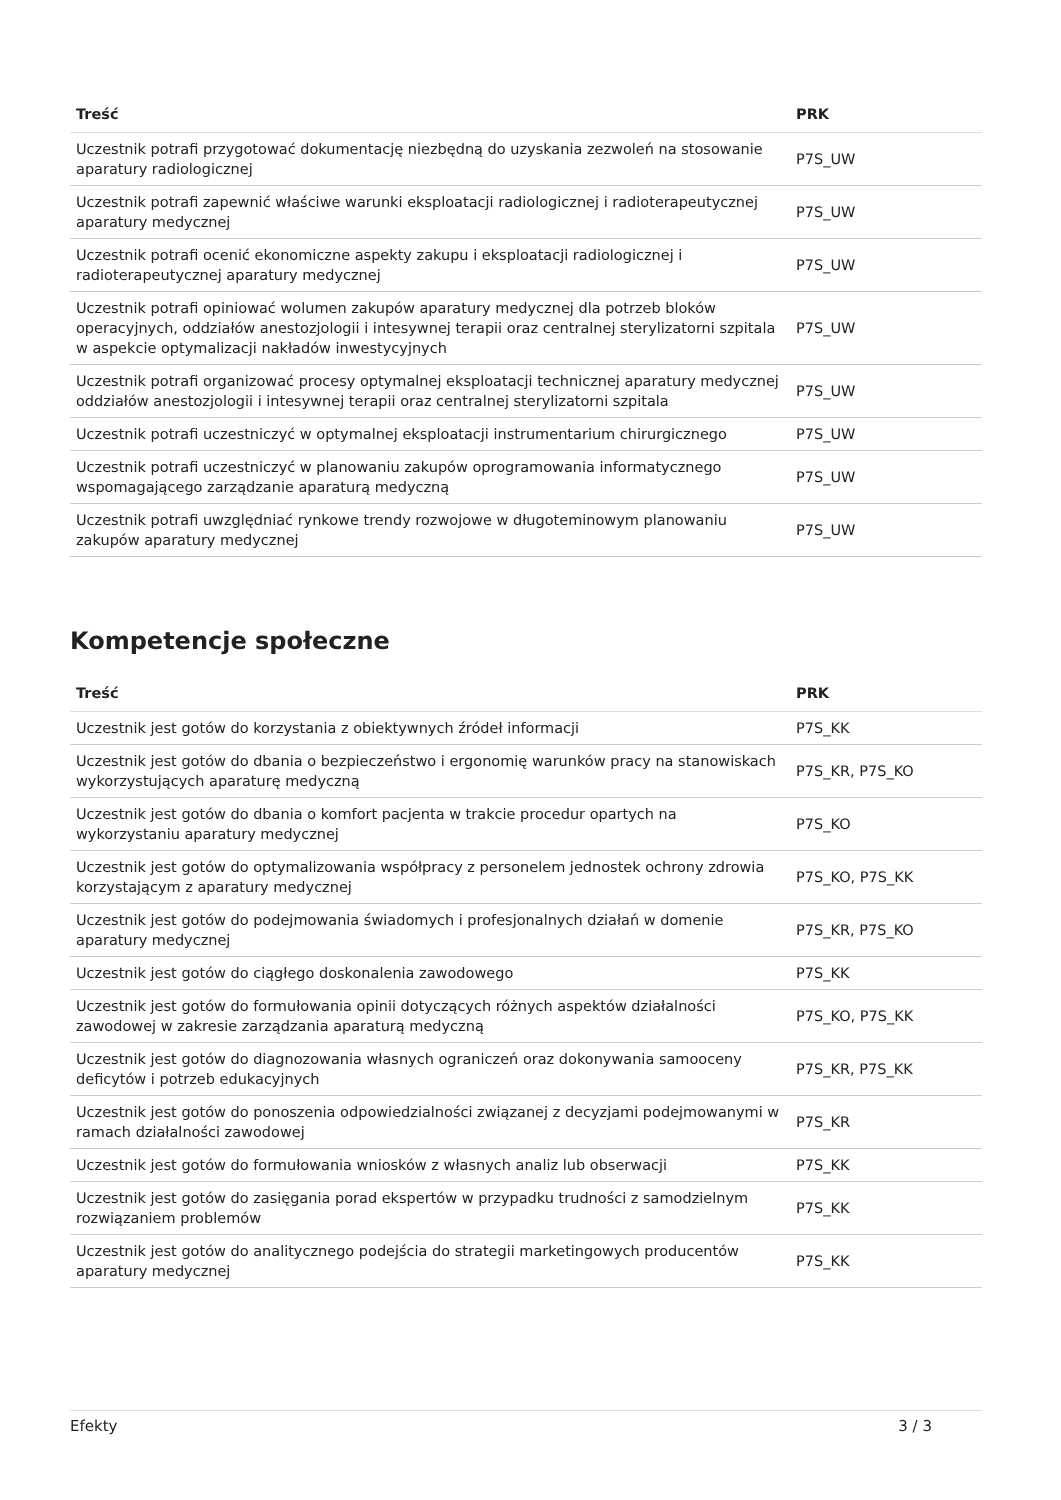| Treść | PRK |
| --- | --- |
| Uczestnik potrafi przygotować dokumentację niezbędną do uzyskania zezwoleń na stosowanie aparatury radiologicznej | P7S_UW |
| Uczestnik potrafi zapewnić właściwe warunki eksploatacji radiologicznej i radioterapeutycznej aparatury medycznej | P7S_UW |
| Uczestnik potrafi ocenić ekonomiczne aspekty zakupu i eksploatacji radiologicznej i radioterapeutycznej aparatury medycznej | P7S_UW |
| Uczestnik potrafi opiniować wolumen zakupów aparatury medycznej dla potrzeb bloków operacyjnych, oddziałów anestozjologii i intesywnej terapii oraz centralnej sterylizatorni szpitala w aspekcie optymalizacji nakładów inwestycyjnych | P7S_UW |
| Uczestnik potrafi organizować procesy optymalnej eksploatacji technicznej aparatury medycznej oddziałów anestozjologii i intesywnej terapii oraz centralnej sterylizatorni szpitala | P7S_UW |
| Uczestnik potrafi uczestniczyć w optymalnej eksploatacji instrumentarium chirurgicznego | P7S_UW |
| Uczestnik potrafi uczestniczyć w planowaniu zakupów oprogramowania informatycznego wspomagającego zarządzanie aparaturą medyczną | P7S_UW |
| Uczestnik potrafi uwzględniać rynkowe trendy rozwojowe w długoteminowym planowaniu zakupów aparatury medycznej | P7S_UW |
Kompetencje społeczne
| Treść | PRK |
| --- | --- |
| Uczestnik jest gotów do korzystania z obiektywnych źródeł informacji | P7S_KK |
| Uczestnik jest gotów do dbania o bezpieczeństwo i ergonomię warunków pracy na stanowiskach wykorzystujących aparaturę medyczną | P7S_KR, P7S_KO |
| Uczestnik jest gotów do dbania o komfort pacjenta w trakcie procedur opartych na wykorzystaniu aparatury medycznej | P7S_KO |
| Uczestnik jest gotów do optymalizowania współpracy z personelem jednostek ochrony zdrowia korzystającym z aparatury medycznej | P7S_KO, P7S_KK |
| Uczestnik jest gotów do podejmowania świadomych i profesjonalnych działań w domenie aparatury medycznej | P7S_KR, P7S_KO |
| Uczestnik jest gotów do ciągłego doskonalenia zawodowego | P7S_KK |
| Uczestnik jest gotów do formułowania opinii dotyczących różnych aspektów działalności zawodowej w zakresie zarządzania aparaturą medyczną | P7S_KO, P7S_KK |
| Uczestnik jest gotów do diagnozowania własnych ograniczeń oraz dokonywania samooceny deficytów i potrzeb edukacyjnych | P7S_KR, P7S_KK |
| Uczestnik jest gotów do ponoszenia odpowiedzialności związanej z decyzjami podejmowanymi w ramach działalności zawodowej | P7S_KR |
| Uczestnik jest gotów do formułowania wniosków z własnych analiz lub obserwacji | P7S_KK |
| Uczestnik jest gotów do zasięgania porad ekspertów w przypadku trudności z samodzielnym rozwiązaniem problemów | P7S_KK |
| Uczestnik jest gotów do analitycznego podejścia do strategii marketingowych producentów aparatury medycznej | P7S_KK |
Efekty 3 / 3